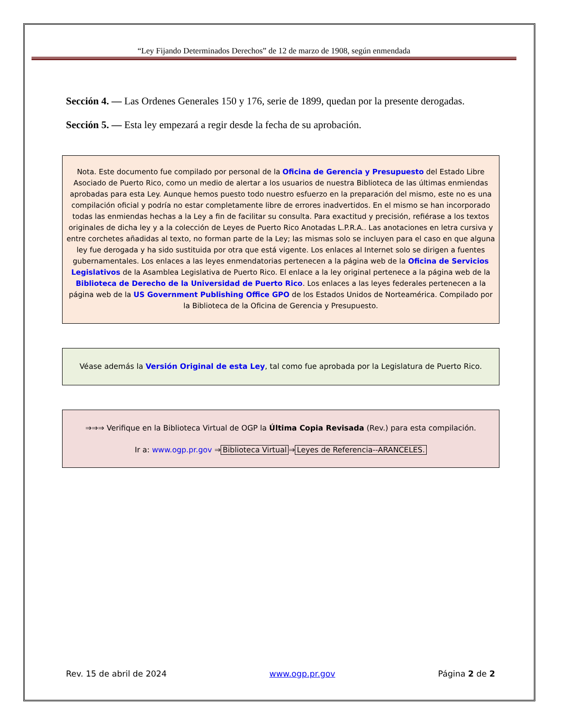“Ley Fijando Determinados Derechos” de 12 de marzo de 1908, según enmendada
Sección 4. — Las Ordenes Generales 150 y 176, serie de 1899, quedan por la presente derogadas.
Sección 5. — Esta ley empezará a regir desde la fecha de su aprobación.
Nota. Este documento fue compilado por personal de la Oficina de Gerencia y Presupuesto del Estado Libre Asociado de Puerto Rico, como un medio de alertar a los usuarios de nuestra Biblioteca de las últimas enmiendas aprobadas para esta Ley. Aunque hemos puesto todo nuestro esfuerzo en la preparación del mismo, este no es una compilación oficial y podría no estar completamente libre de errores inadvertidos. En el mismo se han incorporado todas las enmiendas hechas a la Ley a fin de facilitar su consulta. Para exactitud y precisión, refiérase a los textos originales de dicha ley y a la colección de Leyes de Puerto Rico Anotadas L.P.R.A.. Las anotaciones en letra cursiva y entre corchetes añadidas al texto, no forman parte de la Ley; las mismas solo se incluyen para el caso en que alguna ley fue derogada y ha sido sustituida por otra que está vigente. Los enlaces al Internet solo se dirigen a fuentes gubernamentales. Los enlaces a las leyes enmendatorias pertenecen a la página web de la Oficina de Servicios Legislativos de la Asamblea Legislativa de Puerto Rico. El enlace a la ley original pertenece a la página web de la Biblioteca de Derecho de la Universidad de Puerto Rico. Los enlaces a las leyes federales pertenecen a la página web de la US Government Publishing Office GPO de los Estados Unidos de Norteamérica. Compilado por la Biblioteca de la Oficina de Gerencia y Presupuesto.
Véase además la Versión Original de esta Ley, tal como fue aprobada por la Legislatura de Puerto Rico.
⇒⇒⇒ Verifique en la Biblioteca Virtual de OGP la Última Copia Revisada (Rev.) para esta compilación.
Ir a: www.ogp.pr.gov ⇒ Biblioteca Virtual ⇒ Leyes de Referencia--ARANCELES.
Rev. 15 de abril de 2024 www.ogp.pr.gov Página 2 de 2